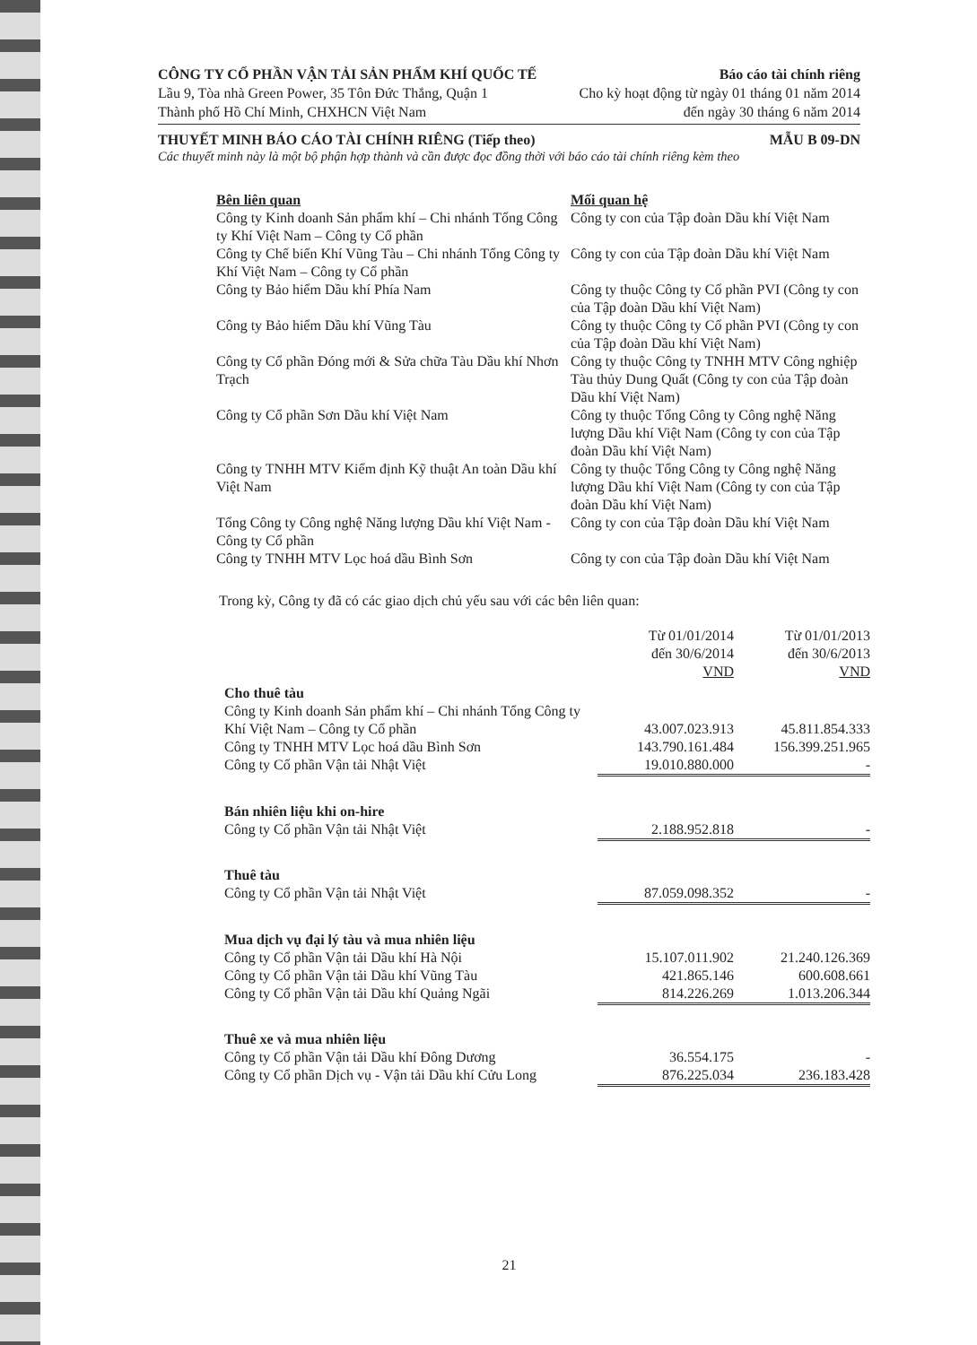CÔNG TY CỔ PHẦN VẬN TẢI SẢN PHẨM KHÍ QUỐC TẾ Báo cáo tài chính riêng
Lầu 9, Tòa nhà Green Power, 35 Tôn Đức Thắng, Quận 1 Cho kỳ hoạt động từ ngày 01 tháng 01 năm 2014
Thành phố Hồ Chí Minh, CHXHCN Việt Nam đến ngày 30 tháng 6 năm 2014
THUYẾT MINH BÁO CÁO TÀI CHÍNH RIÊNG (Tiếp theo) MẪU B 09-DN
Các thuyết minh này là một bộ phận hợp thành và cần được đọc đồng thời với báo cáo tài chính riêng kèm theo
| Bên liên quan | Mối quan hệ |
| --- | --- |
| Công ty Kinh doanh Sản phẩm khí – Chi nhánh Tổng Công ty Khí Việt Nam – Công ty Cổ phần | Công ty con của Tập đoàn Dầu khí Việt Nam |
| Công ty Chế biến Khí Vũng Tàu – Chi nhánh Tổng Công ty Khí Việt Nam – Công ty Cổ phần | Công ty con của Tập đoàn Dầu khí Việt Nam |
| Công ty Bảo hiểm Dầu khí Phía Nam | Công ty thuộc Công ty Cổ phần PVI (Công ty con của Tập đoàn Dầu khí Việt Nam) |
| Công ty Bảo hiểm Dầu khí Vũng Tàu | Công ty thuộc Công ty Cổ phần PVI (Công ty con của Tập đoàn Dầu khí Việt Nam) |
| Công ty Cổ phần Đóng mới & Sửa chữa Tàu Dầu khí Nhơn Trạch | Công ty thuộc Công ty TNHH MTV Công nghiệp Tàu thủy Dung Quất (Công ty con của Tập đoàn Dầu khí Việt Nam) |
| Công ty Cổ phần Sơn Dầu khí Việt Nam | Công ty thuộc Tổng Công ty Công nghệ Năng lượng Dầu khí Việt Nam (Công ty con của Tập đoàn Dầu khí Việt Nam) |
| Công ty TNHH MTV Kiểm định Kỹ thuật An toàn Dầu khí Việt Nam | Công ty thuộc Tổng Công ty Công nghệ Năng lượng Dầu khí Việt Nam (Công ty con của Tập đoàn Dầu khí Việt Nam) |
| Tổng Công ty Công nghệ Năng lượng Dầu khí Việt Nam - Công ty Cổ phần | Công ty con của Tập đoàn Dầu khí Việt Nam |
| Công ty TNHH MTV Lọc hoá dầu Bình Sơn | Công ty con của Tập đoàn Dầu khí Việt Nam |
Trong kỳ, Công ty đã có các giao dịch chủ yếu sau với các bên liên quan:
| | Từ 01/01/2014 đến 30/6/2014 VND | Từ 01/01/2013 đến 30/6/2013 VND |
| --- | --- | --- |
| Cho thuê tàu | | |
| Công ty Kinh doanh Sản phẩm khí – Chi nhánh Tổng Công ty Khí Việt Nam – Công ty Cổ phần | 43.007.023.913 | 45.811.854.333 |
| Công ty TNHH MTV Lọc hoá dầu Bình Sơn | 143.790.161.484 | 156.399.251.965 |
| Công ty Cổ phần Vận tải Nhật Việt | 19.010.880.000 | - |
| Bán nhiên liệu khi on-hire | | |
| Công ty Cổ phần Vận tải Nhật Việt | 2.188.952.818 | - |
| Thuê tàu | | |
| Công ty Cổ phần Vận tải Nhật Việt | 87.059.098.352 | - |
| Mua dịch vụ đại lý tàu và mua nhiên liệu | | |
| Công ty Cổ phần Vận tải Dầu khí Hà Nội | 15.107.011.902 | 21.240.126.369 |
| Công ty Cổ phần Vận tải Dầu khí Vũng Tàu | 421.865.146 | 600.608.661 |
| Công ty Cổ phần Vận tải Dầu khí Quảng Ngãi | 814.226.269 | 1.013.206.344 |
| Thuê xe và mua nhiên liệu | | |
| Công ty Cổ phần Vận tải Dầu khí Đông Dương | 36.554.175 | - |
| Công ty Cổ phần Dịch vụ - Vận tải Dầu khí Cửu Long | 876.225.034 | 236.183.428 |
21